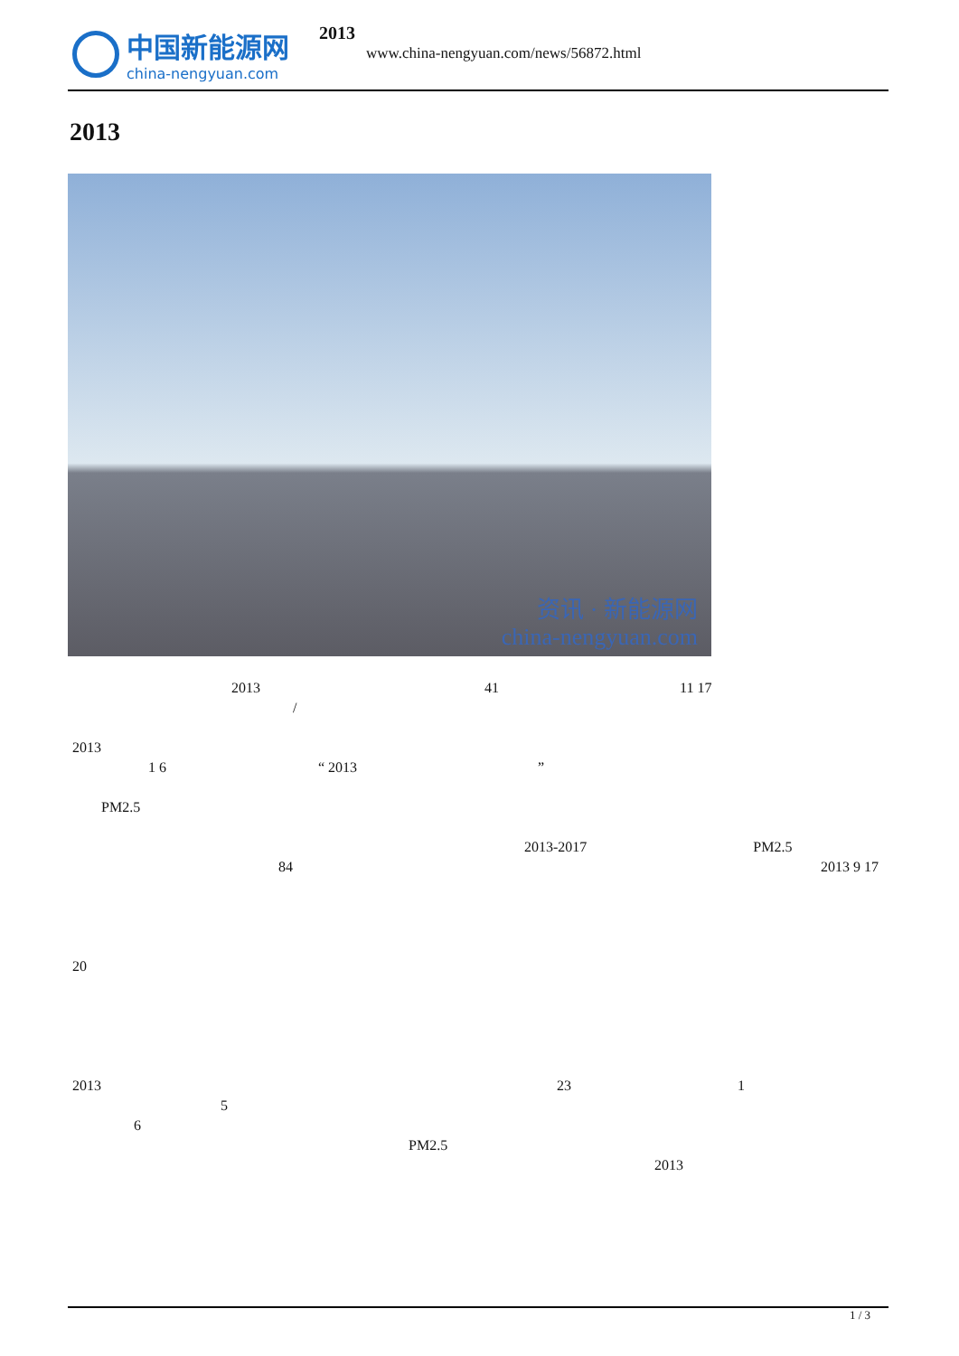中国新能源网 china-nengyuan.com 2013
www.china-nengyuan.com/news/56872.html
2013
资讯 · 新能源网
china-nengyuan.com
           2013                 41              11 17
                /
2013
      1 6            “ 2013              ”
  PM2.5
                                2013-2017             PM2.5
               84                                      2013 9 17
                                                               20
2013                                 23             1            5
     6
                        PM2.5                                          2013
1 / 3